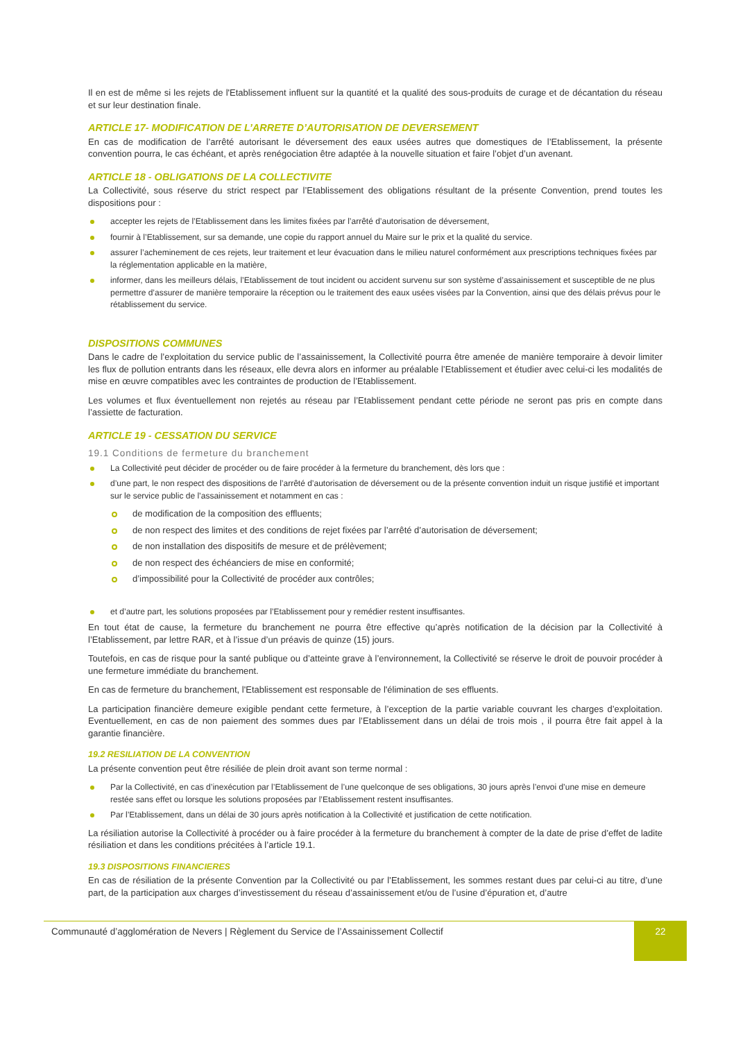Il en est de même si les rejets de l'Etablissement influent sur la quantité et la qualité des sous-produits de curage et de décantation du réseau et sur leur destination finale.
ARTICLE 17- MODIFICATION DE L’ARRETE D’AUTORISATION DE DEVERSEMENT
En cas de modification de l’arrêté autorisant le déversement des eaux usées autres que domestiques de l’Etablissement, la présente convention pourra, le cas échéant, et après renégociation être adaptée à la nouvelle situation et faire l’objet d’un avenant.
ARTICLE 18 - OBLIGATIONS DE LA COLLECTIVITE
La Collectivité, sous réserve du strict respect par l’Etablissement des obligations résultant de la présente Convention, prend toutes les dispositions pour :
accepter les rejets de l’Etablissement dans les limites fixées par l’arrêté d’autorisation de déversement,
fournir à l’Etablissement, sur sa demande, une copie du rapport annuel du Maire sur le prix et la qualité du service.
assurer l’acheminement de ces rejets, leur traitement et leur évacuation dans le milieu naturel conformément aux prescriptions techniques fixées par la réglementation applicable en la matière,
informer, dans les meilleurs délais, l’Etablissement de tout incident ou accident survenu sur son système d’assainissement et susceptible de ne plus permettre d’assurer de manière temporaire la réception ou le traitement des eaux usées visées par la Convention, ainsi que des délais prévus pour le rétablissement du service.
DISPOSITIONS COMMUNES
Dans le cadre de l’exploitation du service public de l’assainissement, la Collectivité pourra être amenée de manière temporaire à devoir limiter les flux de pollution entrants dans les réseaux, elle devra alors en informer au préalable l’Etablissement et étudier avec celui-ci les modalités de mise en œuvre compatibles avec les contraintes de production de l’Etablissement.
Les volumes et flux éventuellement non rejetés au réseau par l’Etablissement pendant cette période ne seront pas pris en compte dans l’assiette de facturation.
ARTICLE 19 - CESSATION DU SERVICE
19.1 Conditions de fermeture du branchement
La Collectivité peut décider de procéder ou de faire procéder à la fermeture du branchement, dès lors que :
d’une part, le non respect des dispositions de l’arrêté d’autorisation de déversement ou de la présente convention induit un risque justifié et important sur le service public de l’assainissement et notamment en cas :
de modification de la composition des effluents;
de non respect des limites et des conditions de rejet fixées par l’arrêté d’autorisation de déversement;
de non installation des dispositifs de mesure et de prélèvement;
de non respect des échéanciers de mise en conformité;
d’impossibilité pour la Collectivité de procéder aux contrôles;
et d’autre part, les solutions proposées par l’Etablissement pour y remédier restent insuffisantes.
En tout état de cause, la fermeture du branchement ne pourra être effective qu’après notification de la décision par la Collectivité à l’Etablissement, par lettre RAR, et à l’issue d’un préavis de quinze (15) jours.
Toutefois, en cas de risque pour la santé publique ou d’atteinte grave à l’environnement, la Collectivité se réserve le droit de pouvoir procéder à une fermeture immédiate du branchement.
En cas de fermeture du branchement, l'Etablissement est responsable de l'élimination de ses effluents.
La participation financière demeure exigible pendant cette fermeture, à l’exception de la partie variable couvrant les charges d’exploitation. Eventuellement, en cas de non paiement des sommes dues par l’Etablissement dans un délai de trois mois , il pourra être fait appel à la garantie financière.
19.2 RESILIATION DE LA CONVENTION
La présente convention peut être résiliée de plein droit avant son terme normal :
Par la Collectivité, en cas d’inexécution par l’Etablissement de l’une quelconque de ses obligations, 30 jours après l’envoi d’une mise en demeure restée sans effet ou lorsque les solutions proposées par l’Etablissement restent insuffisantes.
Par l’Etablissement, dans un délai de 30 jours après notification à la Collectivité et justification de cette notification.
La résiliation autorise la Collectivité à procéder ou à faire procéder à la fermeture du branchement à compter de la date de prise d’effet de ladite résiliation et dans les conditions précitées à l’article 19.1.
19.3 DISPOSITIONS FINANCIERES
En cas de résiliation de la présente Convention par la Collectivité ou par l’Etablissement, les sommes restant dues par celui-ci au titre, d’une part, de la participation aux charges d’investissement du réseau d’assainissement et/ou de l’usine d’épuration et, d’autre
Communauté d’agglomération de Nevers | Règlement du Service de l’Assainissement Collectif
22